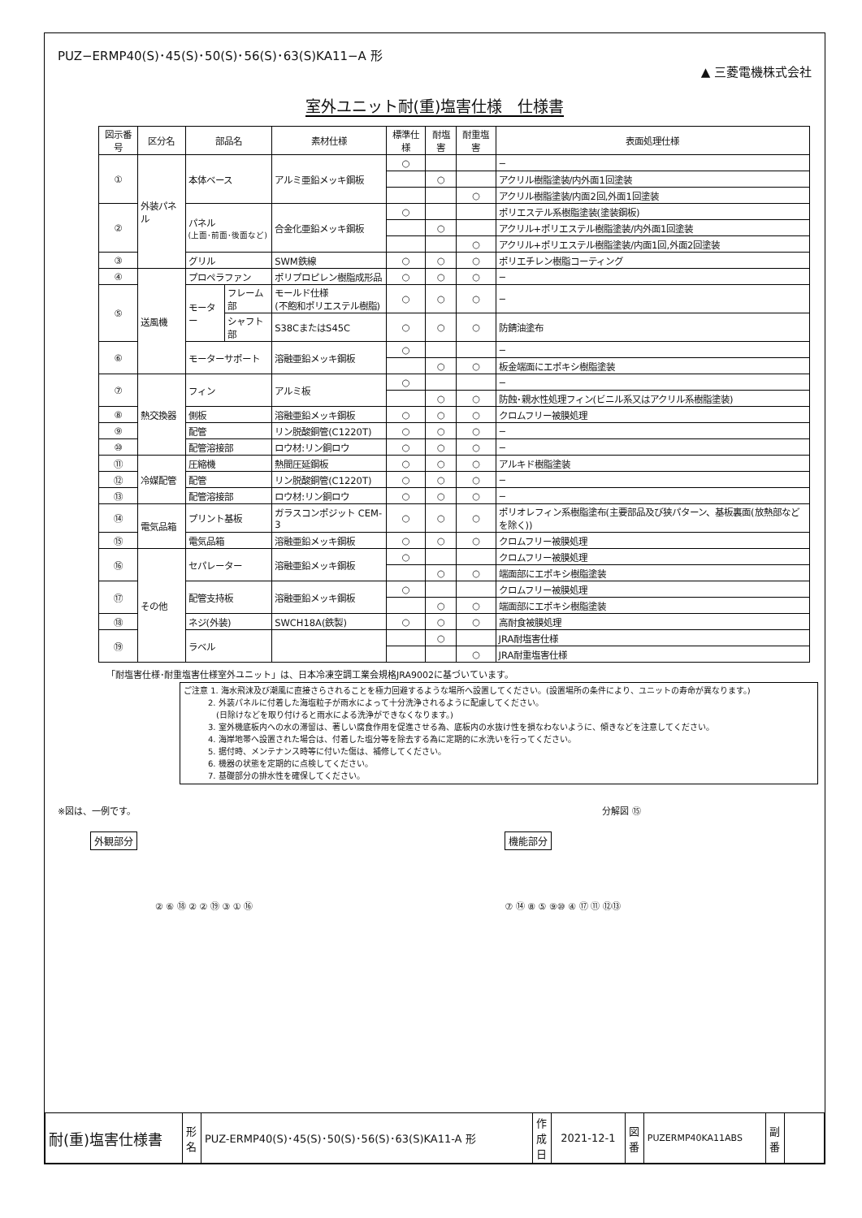PUZ−ERMP40(S)･45(S)･50(S)･56(S)･63(S)KA11−A 形 ▲ 三菱電機株式会社
室外ユニット耐(重)塩害仕様　仕様書
| 図示番号 | 区分名 | 部品名 | | 素材仕様 | 標準仕様 | 耐塩害 | 耐重塩害 | 表面処理仕様 |
| --- | --- | --- | --- | --- | --- | --- | --- | --- |
| ① | 外装パネル | 本体ベース | | アルミ亜鉛メッキ鋼板 | ○ | | | − |
| | | | | | | ○ | | アクリル樹脂塗装/内外面1回塗装 |
| | | | | | | | ○ | アクリル樹脂塗装/内面2回,外面1回塗装 |
| ② | | パネル (上面･前面･後面など) | | 合金化亜鉛メッキ鋼板 | ○ | | | ポリエステル系樹脂塗装(塗装鋼板) |
| | | | | | | ○ | | アクリル+ポリエステル樹脂塗装/内外面1回塗装 |
| | | | | | | | ○ | アクリル+ポリエステル樹脂塗装/内面1回,外面2回塗装 |
| ③ | | グリル | | SWM鉄線 | ○ | ○ | ○ | ポリエチレン樹脂コーティング |
| ④ | 送風機 | プロペラファン | | ポリプロピレン樹脂成形品 | ○ | ○ | ○ | − |
| ⑤ | | モーター | フレーム部 | モールド仕様 (不飽和ポリエステル樹脂) | ○ | ○ | ○ | − |
| | | | シャフト部 | S38CまたはS45C | ○ | ○ | ○ | 防錆油塗布 |
| ⑥ | | モーターサポート | | 溶融亜鉛メッキ鋼板 | ○ | | | − |
| | | | | | | ○ | ○ | 板金端面にエポキシ樹脂塗装 |
| ⑦ | 熱交換器 | フィン | | アルミ板 | ○ | | | − |
| | | | | | | ○ | ○ | 防蝕･親水性処理フィン(ビニル系又はアクリル系樹脂塗装) |
| ⑧ | | 側板 | | 溶融亜鉛メッキ鋼板 | ○ | ○ | ○ | クロムフリー被膜処理 |
| ⑨ | | 配管 | | リン脱酸銅管(C1220T) | ○ | ○ | ○ | − |
| ⑩ | | 配管溶接部 | | ロウ材:リン銅ロウ | ○ | ○ | ○ | − |
| ⑪ | 冷媒配管 | 圧縮機 | | 熱間圧延鋼板 | ○ | ○ | ○ | アルキド樹脂塗装 |
| ⑫ | | 配管 | | リン脱酸銅管(C1220T) | ○ | ○ | ○ | − |
| ⑬ | | 配管溶接部 | | ロウ材:リン銅ロウ | ○ | ○ | ○ | − |
| ⑭ | 電気品箱 | プリント基板 | | ガラスコンポジット CEM-3 | ○ | ○ | ○ | ポリオレフィン系樹脂塗布(主要部品及び狭パターン、基板裏面(放熱部などを除く)) |
| ⑮ | | 電気品箱 | | 溶融亜鉛メッキ鋼板 | ○ | ○ | ○ | クロムフリー被膜処理 |
| ⑯ | その他 | セパレーター | | 溶融亜鉛メッキ鋼板 | ○ | | | クロムフリー被膜処理 |
| | | | | | | ○ | ○ | 端面部にエポキシ樹脂塗装 |
| ⑰ | | 配管支持板 | | 溶融亜鉛メッキ鋼板 | ○ | | | クロムフリー被膜処理 |
| | | | | | | ○ | ○ | 端面部にエポキシ樹脂塗装 |
| ⑱ | | ネジ(外装) | | SWCH18A(鉄製) | ○ | ○ | ○ | 高耐食被膜処理 |
| ⑲ | | ラベル | | | | ○ | | JRA耐塩害仕様 |
| | | | | | | | ○ | JRA耐重塩害仕様 |
「耐塩害仕様･耐重塩害仕様室外ユニット」は、日本冷凍空調工業会規格JRA9002に基づいています。
ご注意 1. 海水飛沫及び潮風に直接さらされることを極力回避するような場所へ設置してください。(設置場所の条件により、ユニットの寿命が異なります。)
   2. 外装パネルに付着した海塩粒子が雨水によって十分洗浄されるように配慮してください。
    (日除けなどを取り付けると雨水による洗浄ができなくなります。)
   3. 室外機底板内への水の滞留は、著しい腐食作用を促進させる為、底板内の水抜け性を損なわないように、傾きなどを注意してください。
   4. 海岸地帯へ設置された場合は、付着した塩分等を除去する為に定期的に水洗いを行ってください。
   5. 据付時、メンテナンス時等に付いた傷は、補修してください。
   6. 機器の状態を定期的に点検してください。
   7. 基礎部分の排水性を確保してください。
※図は、一例です。
外観部分
② ⑥ ⑱ ② ② ⑲ ③ ① ⑯
分解図 ⑮
機能部分
⑦ ⑭ ⑧ ⑤ ⑨⑩ ④ ⑰ ⑪ ⑫⑬
| 耐(重)塩害仕様書 | 形 名 | PUZ-ERMP40(S)･45(S)･50(S)･56(S)･63(S)KA11-A 形 | 作成日 | 2021-12-1 | 図 番 | PUZERMP40KA11ABS | 副 番 | |